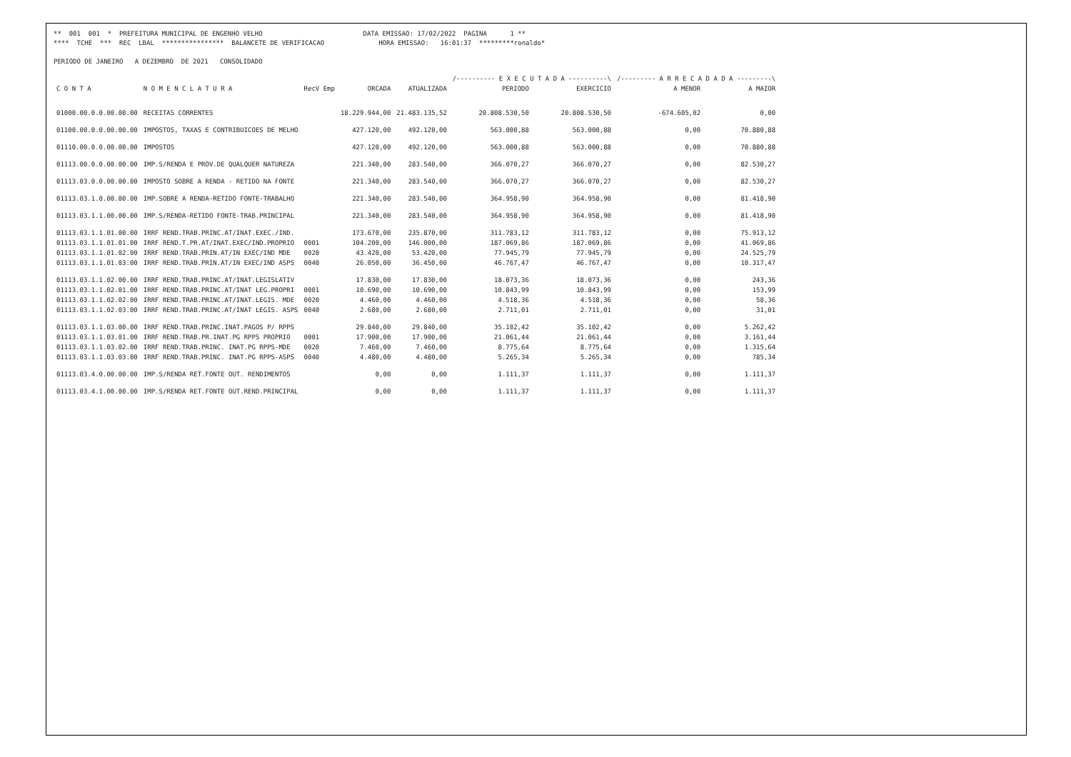** 001 001 * PREFEITURA MUNICIPAL DE ENGENHO VELHO DATA EMISSAO: 17/02/2022 PAGINA 1 ** **** TCHE *** REC LBAL **************** BALANCETE DE VERIFICACAO HORA EMISSAO: 16:01:37 *********ronaldo* PERIODO DE JANEIRO A DEZEMBRO DE 2021 CONSOLIDADO
| | | | | | /---------- E X E C U T A D A ----------\ | | /--------- A R R E C A D A D A ---------\ | |
| --- | --- | --- | --- | --- | --- | --- | --- | --- |
| C O N T A | N O M E N C L A T U R A | RecV Emp | ORCADA | ATUALIZADA | PERIODO | EXERCICIO | A MENOR | A MAIOR |
| 01000.00.0.0.00.00.00 | RECEITAS CORRENTES | | 18.229.944,00 | 21.483.135,52 | 20.808.530,50 | 20.808.530,50 | -674.605,02 | 0,00 |
| 01100.00.0.0.00.00.00 | IMPOSTOS, TAXAS E CONTRIBUICOES DE MELHO | | 427.120,00 | 492.120,00 | 563.000,88 | 563.000,88 | 0,00 | 70.880,88 |
| 01110.00.0.0.00.00.00 | IMPOSTOS | | 427.120,00 | 492.120,00 | 563.000,88 | 563.000,88 | 0,00 | 70.880,88 |
| 01113.00.0.0.00.00.00 | IMP.S/RENDA E PROV.DE QUALQUER NATUREZA | | 221.340,00 | 283.540,00 | 366.070,27 | 366.070,27 | 0,00 | 82.530,27 |
| 01113.03.0.0.00.00.00 | IMPOSTO SOBRE A RENDA - RETIDO NA FONTE | | 221.340,00 | 283.540,00 | 366.070,27 | 366.070,27 | 0,00 | 82.530,27 |
| 01113.03.1.0.00.00.00 | IMP.SOBRE A RENDA-RETIDO FONTE-TRABALHO | | 221.340,00 | 283.540,00 | 364.958,90 | 364.958,90 | 0,00 | 81.418,90 |
| 01113.03.1.1.00.00.00 | IMP.S/RENDA-RETIDO FONTE-TRAB.PRINCIPAL | | 221.340,00 | 283.540,00 | 364.958,90 | 364.958,90 | 0,00 | 81.418,90 |
| 01113.03.1.1.01.00.00 | IRRF REND.TRAB.PRINC.AT/INAT.EXEC./IND. | | 173.670,00 | 235.870,00 | 311.783,12 | 311.783,12 | 0,00 | 75.913,12 |
| 01113.03.1.1.01.01.00 | IRRF REND.T.PR.AT/INAT.EXEC/IND.PROPRIO | 0001 | 104.200,00 | 146.000,00 | 187.069,86 | 187.069,86 | 0,00 | 41.069,86 |
| 01113.03.1.1.01.02.00 | IRRF REND.TRAB.PRIN.AT/IN EXEC/IND MDE | 0020 | 43.420,00 | 53.420,00 | 77.945,79 | 77.945,79 | 0,00 | 24.525,79 |
| 01113.03.1.1.01.03.00 | IRRF REND.TRAB.PRIN.AT/IN EXEC/IND ASPS | 0040 | 26.050,00 | 36.450,00 | 46.767,47 | 46.767,47 | 0,00 | 10.317,47 |
| 01113.03.1.1.02.00.00 | IRRF REND.TRAB.PRINC.AT/INAT.LEGISLATIV | | 17.830,00 | 17.830,00 | 18.073,36 | 18.073,36 | 0,00 | 243,36 |
| 01113.03.1.1.02.01.00 | IRRF REND.TRAB.PRINC.AT/INAT LEG.PROPRI | 0001 | 10.690,00 | 10.690,00 | 10.843,99 | 10.843,99 | 0,00 | 153,99 |
| 01113.03.1.1.02.02.00 | IRRF REND.TRAB.PRINC.AT/INAT.LEGIS. MDE | 0020 | 4.460,00 | 4.460,00 | 4.518,36 | 4.518,36 | 0,00 | 58,36 |
| 01113.03.1.1.02.03.00 | IRRF REND.TRAB.PRINC.AT/INAT LEGIS. ASPS | 0040 | 2.680,00 | 2.680,00 | 2.711,01 | 2.711,01 | 0,00 | 31,01 |
| 01113.03.1.1.03.00.00 | IRRF REND.TRAB.PRINC.INAT.PAGOS P/ RPPS | | 29.840,00 | 29.840,00 | 35.102,42 | 35.102,42 | 0,00 | 5.262,42 |
| 01113.03.1.1.03.01.00 | IRRF REND.TRAB.PR.INAT.PG RPPS PROPRIO | 0001 | 17.900,00 | 17.900,00 | 21.061,44 | 21.061,44 | 0,00 | 3.161,44 |
| 01113.03.1.1.03.02.00 | IRRF REND.TRAB.PRINC. INAT.PG RPPS-MDE | 0020 | 7.460,00 | 7.460,00 | 8.775,64 | 8.775,64 | 0,00 | 1.315,64 |
| 01113.03.1.1.03.03.00 | IRRF REND.TRAB.PRINC. INAT.PG RPPS-ASPS | 0040 | 4.480,00 | 4.480,00 | 5.265,34 | 5.265,34 | 0,00 | 785,34 |
| 01113.03.4.0.00.00.00 | IMP.S/RENDA RET.FONTE OUT. RENDIMENTOS | | 0,00 | 0,00 | 1.111,37 | 1.111,37 | 0,00 | 1.111,37 |
| 01113.03.4.1.00.00.00 | IMP.S/RENDA RET.FONTE OUT.REND.PRINCIPAL | | 0,00 | 0,00 | 1.111,37 | 1.111,37 | 0,00 | 1.111,37 |